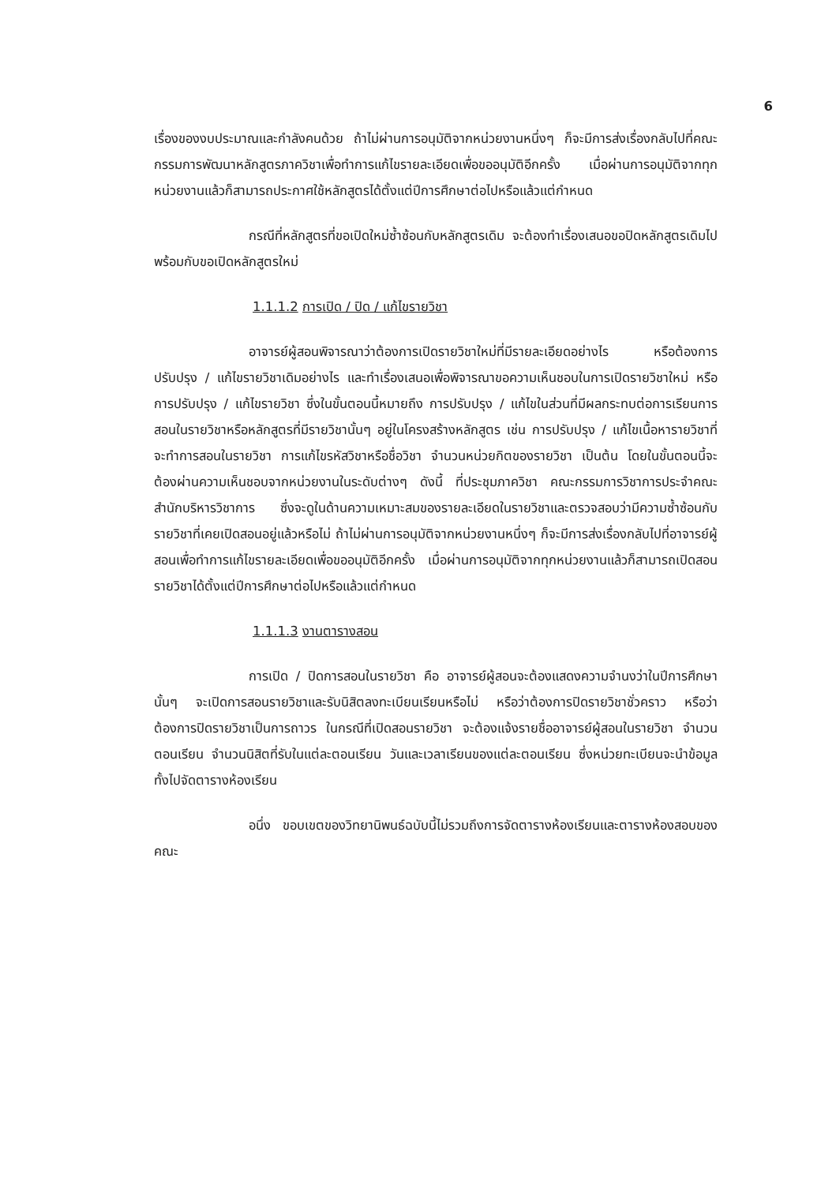6
เรื่องของงบประมาณและกำลังคนด้วย ถ้าไม่ผ่านการอนุมัติจากหน่วยงานหนึ่งๆ ก็จะมีการส่งเรื่องกลับไปที่คณะกรรมการพัฒนาหลักสูตรภาควิชาเพื่อทำการแก้ไขรายละเอียดเพื่อขออนุมัติอีกครั้ง เมื่อผ่านการอนุมัติจากทุกหน่วยงานแล้วก็สามารถประกาศใช้หลักสูตรได้ตั้งแต่ปีการศึกษาต่อไปหรือแล้วแต่กำหนด
กรณีที่หลักสูตรที่ขอเปิดใหม่ซ้ำซ้อนกับหลักสูตรเดิม จะต้องทำเรื่องเสนอขอปิดหลักสูตรเดิมไปพร้อมกับขอเปิดหลักสูตรใหม่
1.1.1.2 การเปิด / ปิด / แก้ไขรายวิชา
อาจารย์ผู้สอนพิจารณาว่าต้องการเปิดรายวิชาใหม่ที่มีรายละเอียดอย่างไร หรือต้องการปรับปรุง / แก้ไขรายวิชาเดิมอย่างไร และทำเรื่องเสนอเพื่อพิจารณาขอความเห็นชอบในการเปิดรายวิชาใหม่ หรือการปรับปรุง / แก้ไขรายวิชา ซึ่งในขั้นตอนนี้หมายถึง การปรับปรุง / แก้ไขในส่วนที่มีผลกระทบต่อการเรียนการสอนในรายวิชาหรือหลักสูตรที่มีรายวิชานั้นๆ อยู่ในโครงสร้างหลักสูตร เช่น การปรับปรุง / แก้ไขเนื้อหารายวิชาที่จะทำการสอนในรายวิชา การแก้ไขรหัสวิชาหรือชื่อวิชา จำนวนหน่วยกิตของรายวิชา เป็นต้น โดยในขั้นตอนนี้จะต้องผ่านความเห็นชอบจากหน่วยงานในระดับต่างๆ ดังนี้ ที่ประชุมภาควิชา คณะกรรมการวิชาการประจำคณะ สำนักบริหารวิชาการ ซึ่งจะดูในด้านความเหมาะสมของรายละเอียดในรายวิชาและตรวจสอบว่ามีความซ้ำซ้อนกับรายวิชาที่เคยเปิดสอนอยู่แล้วหรือไม่ ถ้าไม่ผ่านการอนุมัติจากหน่วยงานหนึ่งๆ ก็จะมีการส่งเรื่องกลับไปที่อาจารย์ผู้สอนเพื่อทำการแก้ไขรายละเอียดเพื่อขออนุมัติอีกครั้ง เมื่อผ่านการอนุมัติจากทุกหน่วยงานแล้วก็สามารถเปิดสอนรายวิชาได้ตั้งแต่ปีการศึกษาต่อไปหรือแล้วแต่กำหนด
1.1.1.3 งานตารางสอน
การเปิด / ปิดการสอนในรายวิชา คือ อาจารย์ผู้สอนจะต้องแสดงความจำนงว่าในปีการศึกษานั้นๆ จะเปิดการสอนรายวิชาและรับนิสิตลงทะเบียนเรียนหรือไม่ หรือว่าต้องการปิดรายวิชาชั่วคราว หรือว่าต้องการปิดรายวิชาเป็นการถาวร ในกรณีที่เปิดสอนรายวิชา จะต้องแจ้งรายชื่ออาจารย์ผู้สอนในรายวิชา จำนวนตอนเรียน จำนวนนิสิตที่รับในแต่ละตอนเรียน วันและเวลาเรียนของแต่ละตอนเรียน ซึ่งหน่วยทะเบียนจะนำข้อมูลทั้งไปจัดตารางห้องเรียน
อนึ่ง ขอบเขตของวิทยานิพนธ์ฉบับนี้ไม่รวมถึงการจัดตารางห้องเรียนและตารางห้องสอบของคณะ